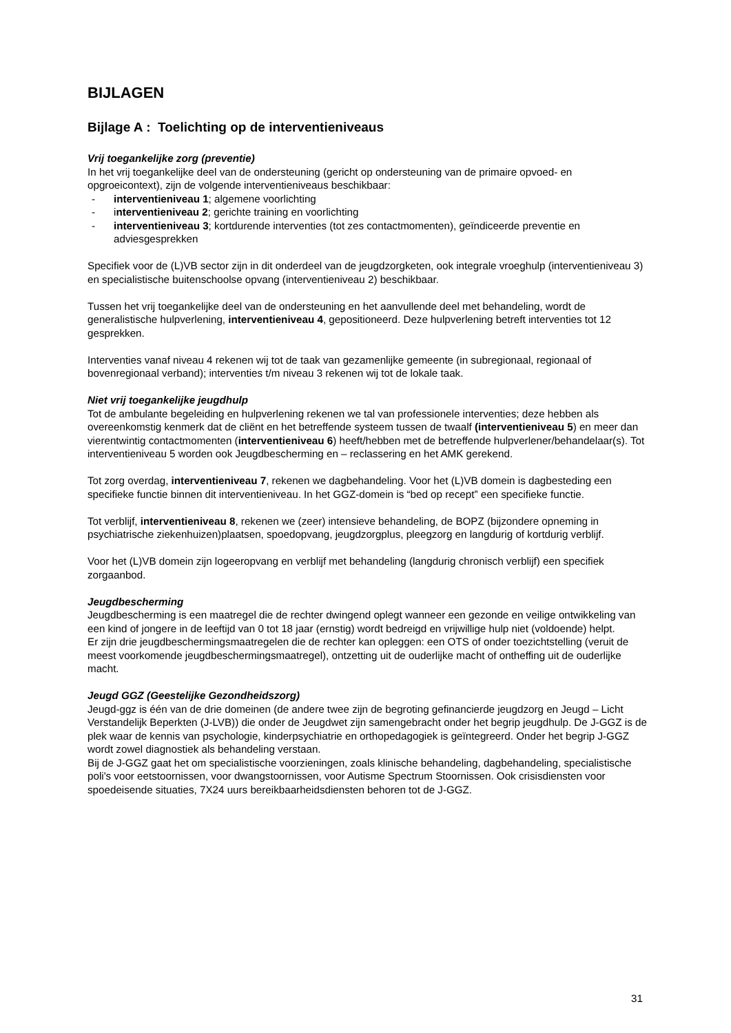BIJLAGEN
Bijlage A : Toelichting op de interventieniveaus
Vrij toegankelijke zorg (preventie)
In het vrij toegankelijke deel van de ondersteuning (gericht op ondersteuning van de primaire opvoed- en opgroeicontext), zijn de volgende interventieniveaus beschikbaar:
- interventieniveau 1; algemene voorlichting
- interventieniveau 2; gerichte training en voorlichting
- interventieniveau 3; kortdurende interventies (tot zes contactmomenten), geïndiceerde preventie en adviesgesprekken
Specifiek voor de (L)VB sector zijn in dit onderdeel van de jeugdzorgketen, ook integrale vroeghulp (interventieniveau 3) en specialistische buitenschoolse opvang (interventieniveau 2) beschikbaar.
Tussen het vrij toegankelijke deel van de ondersteuning en het aanvullende deel met behandeling, wordt de generalistische hulpverlening, interventieniveau 4, gepositioneerd. Deze hulpverlening betreft interventies tot 12 gesprekken.
Interventies vanaf niveau 4 rekenen wij tot de taak van gezamenlijke gemeente (in subregionaal, regionaal of bovenregionaal verband); interventies t/m niveau 3 rekenen wij tot de lokale taak.
Niet vrij toegankelijke jeugdhulp
Tot de ambulante begeleiding en hulpverlening rekenen we tal van professionele interventies; deze hebben als overeenkomstig kenmerk dat de cliënt en het betreffende systeem tussen de twaalf (interventieniveau 5) en meer dan vierentwintig contactmomenten (interventieniveau 6) heeft/hebben met de betreffende hulpverlener/behandelaar(s). Tot interventieniveau 5 worden ook Jeugdbescherming en – reclassering en het AMK gerekend.
Tot zorg overdag, interventieniveau 7, rekenen we dagbehandeling. Voor het (L)VB domein is dagbesteding een specifieke functie binnen dit interventieniveau. In het GGZ-domein is “bed op recept” een specifieke functie.
Tot verblijf, interventieniveau 8, rekenen we (zeer) intensieve behandeling, de BOPZ (bijzondere opneming in psychiatrische ziekenhuizen)plaatsen, spoedopvang, jeugdzorgplus, pleegzorg en langdurig of kortdurig verblijf.
Voor het (L)VB domein zijn logeeropvang en verblijf met behandeling (langdurig chronisch verblijf) een specifiek zorgaanbod.
Jeugdbescherming
Jeugdbescherming is een maatregel die de rechter dwingend oplegt wanneer een gezonde en veilige ontwikkeling van een kind of jongere in de leeftijd van 0 tot 18 jaar (ernstig) wordt bedreigd en vrijwillige hulp niet (voldoende) helpt.
Er zijn drie jeugdbeschermingsmaatregelen die de rechter kan opleggen: een OTS of onder toezichtstelling (veruit de meest voorkomende jeugdbeschermingsmaatregel), ontzetting uit de ouderlijke macht of ontheffing uit de ouderlijke macht.
Jeugd GGZ (Geestelijke Gezondheidszorg)
Jeugd-ggz is één van de drie domeinen (de andere twee zijn de begroting gefinancierde jeugdzorg en Jeugd – Licht Verstandelijk Beperkten (J-LVB)) die onder de Jeugdwet zijn samengebracht onder het begrip jeugdhulp. De J-GGZ is de plek waar de kennis van psychologie, kinderpsychiatrie en orthopedagogiek is geïntegreerd. Onder het begrip J-GGZ wordt zowel diagnostiek als behandeling verstaan.
Bij de J-GGZ gaat het om specialistische voorzieningen, zoals klinische behandeling, dagbehandeling, specialistische poli's voor eetstoornissen, voor dwangstoornissen, voor Autisme Spectrum Stoornissen. Ook crisisdiensten voor spoedeisende situaties, 7X24 uurs bereikbaarheidsdiensten behoren tot de J-GGZ.
31